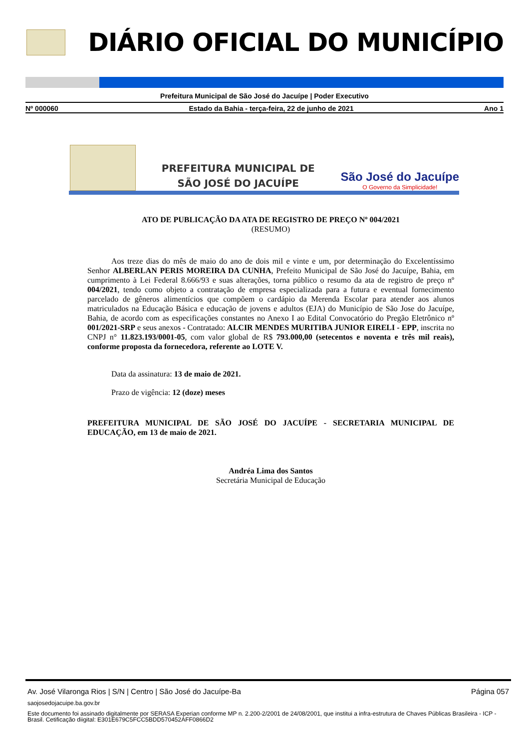DIÁRIO OFICIAL DO MUNICÍPIO
Prefeitura Municipal de São José do Jacuípe | Poder Executivo
Nº 000060 Estado da Bahia - terça-feira, 22 de junho de 2021 Ano 1
PREFEITURA MUNICIPAL DE
SÃO JOSÉ DO JACUÍPE
São José do Jacuípe
O Governo da Simplicidade!
ATO DE PUBLICAÇÃO DA ATA DE REGISTRO DE PREÇO Nº 004/2021
(RESUMO)
Aos treze dias do mês de maio do ano de dois mil e vinte e um, por determinação do Excelentíssimo Senhor ALBERLAN PERIS MOREIRA DA CUNHA, Prefeito Municipal de São José do Jacuípe, Bahia, em cumprimento à Lei Federal 8.666/93 e suas alterações, torna público o resumo da ata de registro de preço nº 004/2021, tendo como objeto a contratação de empresa especializada para a futura e eventual fornecimento parcelado de gêneros alimentícios que compõem o cardápio da Merenda Escolar para atender aos alunos matriculados na Educação Básica e educação de jovens e adultos (EJA) do Município de São Jose do Jacuípe, Bahia, de acordo com as especificações constantes no Anexo I ao Edital Convocatório do Pregão Eletrônico nº 001/2021-SRP e seus anexos - Contratado: ALCIR MENDES MURITIBA JUNIOR EIRELI - EPP, inscrita no CNPJ n° 11.823.193/0001-05, com valor global de R$ 793.000,00 (setecentos e noventa e três mil reais), conforme proposta da fornecedora, referente ao LOTE V.
Data da assinatura: 13 de maio de 2021.
Prazo de vigência: 12 (doze) meses
PREFEITURA MUNICIPAL DE SÃO JOSÉ DO JACUÍPE - SECRETARIA MUNICIPAL DE EDUCAÇÃO, em 13 de maio de 2021.
Andréa Lima dos Santos
Secretária Municipal de Educação
Av. José Vilaronga Rios | S/N | Centro | São José do Jacuípe-Ba Página 057
saojosedojacuipe.ba.gov.br
Este documento foi assinado digitalmente por SERASA Experian conforme MP n. 2.200-2/2001 de 24/08/2001, que institui a infra-estrutura de Chaves Públicas Brasileira - ICP - Brasil. Cetificação diigital: E301E679C5FCC5BDD570452AFF0866D2